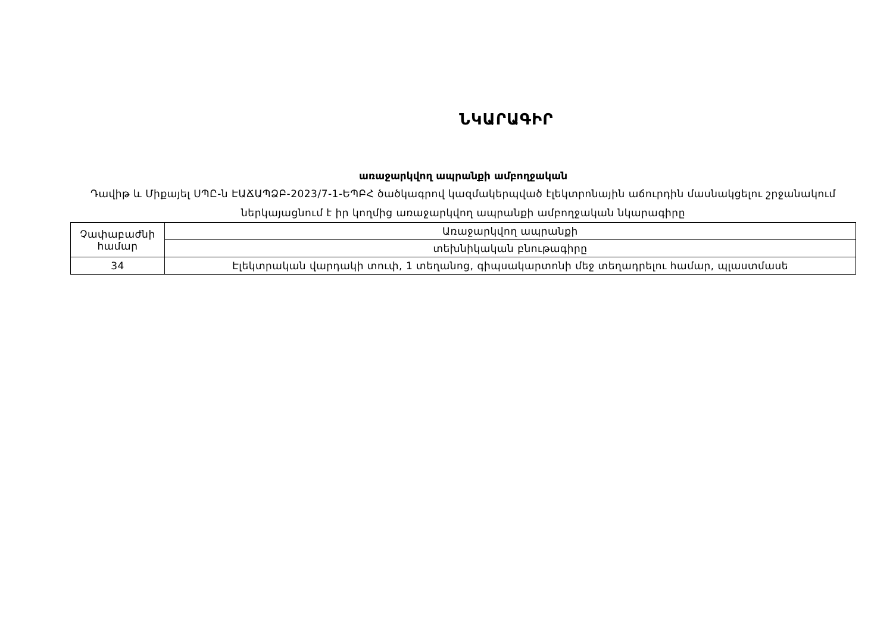ՆԿԱՐԱԳԻՐ
առաջարկվող ապրանքի ամբողջական
Դավիթ և Միքայել ՍՊԸ-ն ԷԱՃԱՊՁԲ-2023/7-1-ԵՊԲՀ ծածկագրով կազմակերպված էլեկտրոնային աճուրդին մասնակցելու շրջանակում ներկայացնում է իր կողմից առաջարկվող ապրանքի ամբողջական նկարագիրը
| Չափաբաժնի համար | Առաջարկվող ապրանքի |
| | տեխնիկական բնութագիրը |
| 34 | Էլեկտրական վարդակի տուփ, 1 տեղանոց, գիպսակարտոնի մեջ տեղադրելու համար, պլաստմասե |